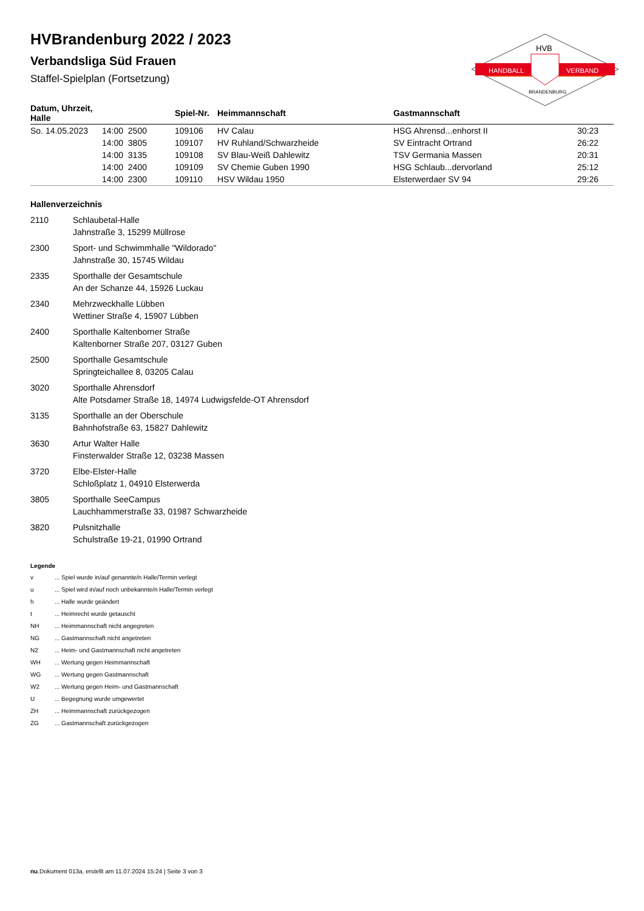HVBrandenburg 2022 / 2023
Verbandsliga Süd Frauen
Staffel-Spielplan (Fortsetzung)
HANDBALL
VERBAND
HVB
BRANDENBURG
| Datum, Uhrzeit, Halle | | Spiel-Nr. | Heimmannschaft | Gastmannschaft | |
| --- | --- | --- | --- | --- | --- |
| So. 14.05.2023 | 14:00 2500 | 109106 | HV Calau | HSG Ahrensd...enhorst II | 30:23 |
| | 14:00 3805 | 109107 | HV Ruhland/Schwarzheide | SV Eintracht Ortrand | 26:22 |
| | 14:00 3135 | 109108 | SV Blau-Weiß Dahlewitz | TSV Germania Massen | 20:31 |
| | 14:00 2400 | 109109 | SV Chemie Guben 1990 | HSG Schlaub...dervorland | 25:12 |
| | 14:00 2300 | 109110 | HSV Wildau 1950 | Elsterwerdaer SV 94 | 29:26 |
Hallenverzeichnis
2110 Schlaubetal-Halle
Jahnstraße 3, 15299 Müllrose
2300 Sport- und Schwimmhalle "Wildorado"
Jahnstraße 30, 15745 Wildau
2335 Sporthalle der Gesamtschule
An der Schanze 44, 15926 Luckau
2340 Mehrzweckhalle Lübben
Wettiner Straße 4, 15907 Lübben
2400 Sporthalle Kaltenborner Straße
Kaltenborner Straße 207, 03127 Guben
2500 Sporthalle Gesamtschule
Springteichallee 8, 03205 Calau
3020 Sporthalle Ahrensdorf
Alte Potsdamer Straße 18, 14974 Ludwigsfelde-OT Ahrensdorf
3135 Sporthalle an der Oberschule
Bahnhofstraße 63, 15827 Dahlewitz
3630 Artur Walter Halle
Finsterwalder Straße 12, 03238 Massen
3720 Elbe-Elster-Halle
Schloßplatz 1, 04910 Elsterwerda
3805 Sporthalle SeeCampus
Lauchhammerstraße 33, 01987 Schwarzheide
3820 Pulsnitzhalle
Schulstraße 19-21, 01990 Ortrand
Legende
v... Spiel wurde in/auf genannte/n Halle/Termin verlegt
u... Spiel wird in/auf noch unbekannte/n Halle/Termin verlegt
h... Halle wurde geändert
t... Heimrecht wurde getauscht
NH... Heimmannschaft nicht angegreten
NG... Gastmannschaft nicht angetreten
N2... Heim- und Gastmannschaft nicht angetreten
WH... Wertung gegen Heimmannschaft
WG... Wertung gegen Gastmannschaft
W2... Wertung gegen Heim- und Gastmannschaft
U... Begegnung wurde umgewertet
ZH... Heimmannschaft zurückgezogen
ZG... Gastmannschaft zurückgezogen
nu.Dokument 013a, erstellt am 11.07.2024 15:24 | Seite 3 von 3